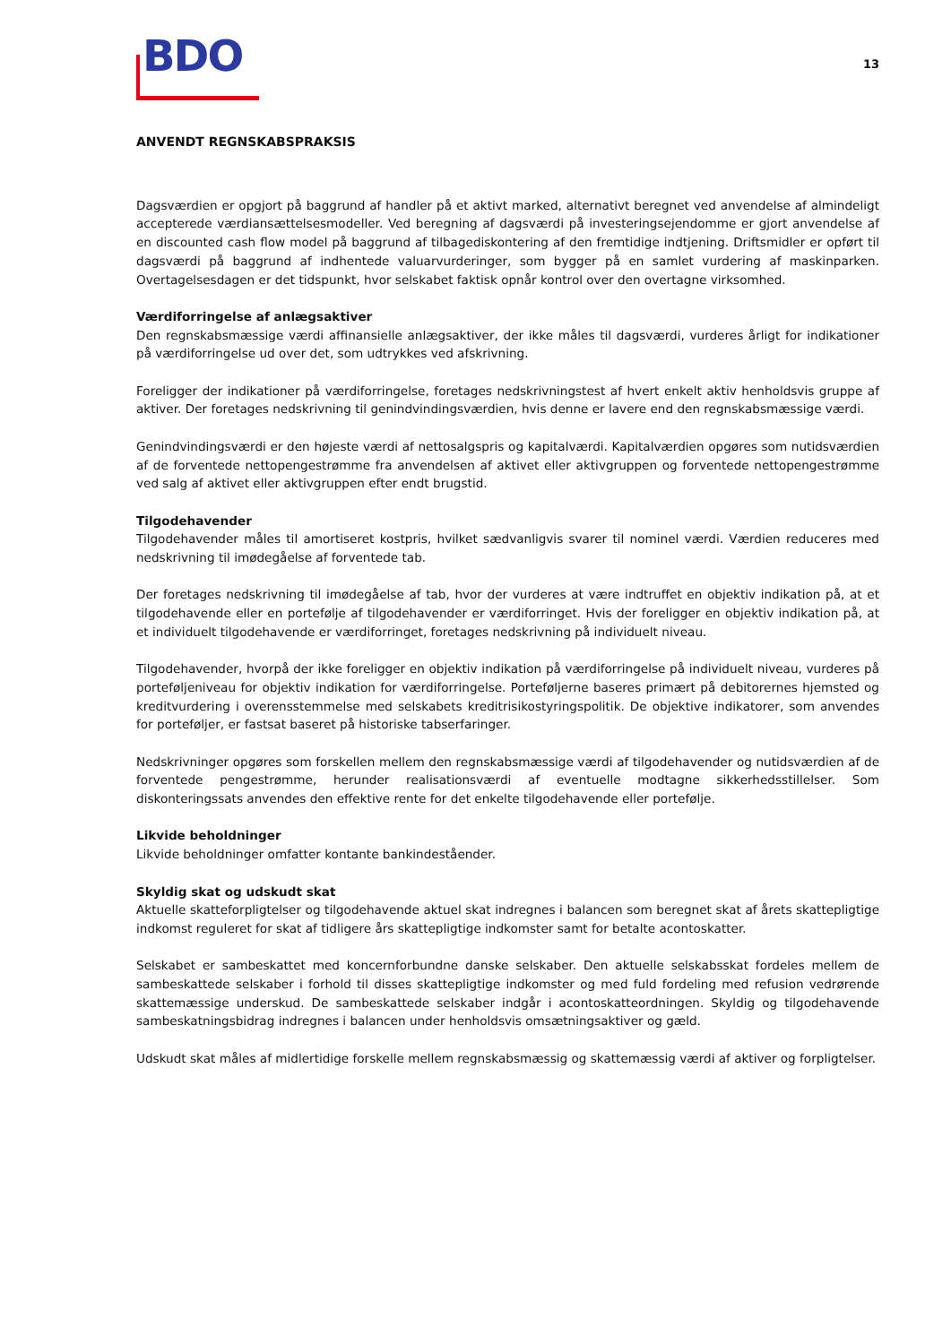BDO
13
ANVENDT REGNSKABSPRAKSIS
Dagsværdien er opgjort på baggrund af handler på et aktivt marked, alternativt beregnet ved anvendelse af almindeligt accepterede værdiansættelsesmodeller. Ved beregning af dagsværdi på investeringsejendomme er gjort anvendelse af en discounted cash flow model på baggrund af tilbagediskontering af den fremtidige indtjening. Driftsmidler er opført til dagsværdi på baggrund af indhentede valuarvurderinger, som bygger på en samlet vurdering af maskinparken. Overtagelsesdagen er det tidspunkt, hvor selskabet faktisk opnår kontrol over den overtagne virksomhed.
Værdiforringelse af anlægsaktiver
Den regnskabsmæssige værdi affinansielle anlægsaktiver, der ikke måles til dagsværdi, vurderes årligt for indikationer på værdiforringelse ud over det, som udtrykkes ved afskrivning.
Foreligger der indikationer på værdiforringelse, foretages nedskrivningstest af hvert enkelt aktiv henholdsvis gruppe af aktiver. Der foretages nedskrivning til genindvindingsværdien, hvis denne er lavere end den regnskabsmæssige værdi.
Genindvindingsværdi er den højeste værdi af nettosalgspris og kapitalværdi. Kapitalværdien opgøres som nutidsværdien af de forventede nettopengestrømme fra anvendelsen af aktivet eller aktivgruppen og forventede nettopengestrømme ved salg af aktivet eller aktivgruppen efter endt brugstid.
Tilgodehavender
Tilgodehavender måles til amortiseret kostpris, hvilket sædvanligvis svarer til nominel værdi. Værdien reduceres med nedskrivning til imødegåelse af forventede tab.
Der foretages nedskrivning til imødegåelse af tab, hvor der vurderes at være indtruffet en objektiv indikation på, at et tilgodehavende eller en portefølje af tilgodehavender er værdiforringet. Hvis der foreligger en objektiv indikation på, at et individuelt tilgodehavende er værdiforringet, foretages nedskrivning på individuelt niveau.
Tilgodehavender, hvorpå der ikke foreligger en objektiv indikation på værdiforringelse på individuelt niveau, vurderes på porteføljeniveau for objektiv indikation for værdiforringelse. Porteføljerne baseres primært på debitorernes hjemsted og kreditvurdering i overensstemmelse med selskabets kreditrisikostyringspolitik. De objektive indikatorer, som anvendes for porteføljer, er fastsat baseret på historiske tabserfaringer.
Nedskrivninger opgøres som forskellen mellem den regnskabsmæssige værdi af tilgodehavender og nutidsværdien af de forventede pengestrømme, herunder realisationsværdi af eventuelle modtagne sikkerhedsstillelser. Som diskonteringssats anvendes den effektive rente for det enkelte tilgodehavende eller portefølje.
Likvide beholdninger
Likvide beholdninger omfatter kontante bankindeståender.
Skyldig skat og udskudt skat
Aktuelle skatteforpligtelser og tilgodehavende aktuel skat indregnes i balancen som beregnet skat af årets skattepligtige indkomst reguleret for skat af tidligere års skattepligtige indkomster samt for betalte acontoskatter.
Selskabet er sambeskattet med koncernforbundne danske selskaber. Den aktuelle selskabsskat fordeles mellem de sambeskattede selskaber i forhold til disses skattepligtige indkomster og med fuld fordeling med refusion vedrørende skattemæssige underskud. De sambeskattede selskaber indgår i acontoskatteordningen. Skyldig og tilgodehavende sambeskatningsbidrag indregnes i balancen under henholdsvis omsætningsaktiver og gæld.
Udskudt skat måles af midlertidige forskelle mellem regnskabsmæssig og skattemæssig værdi af aktiver og forpligtelser.